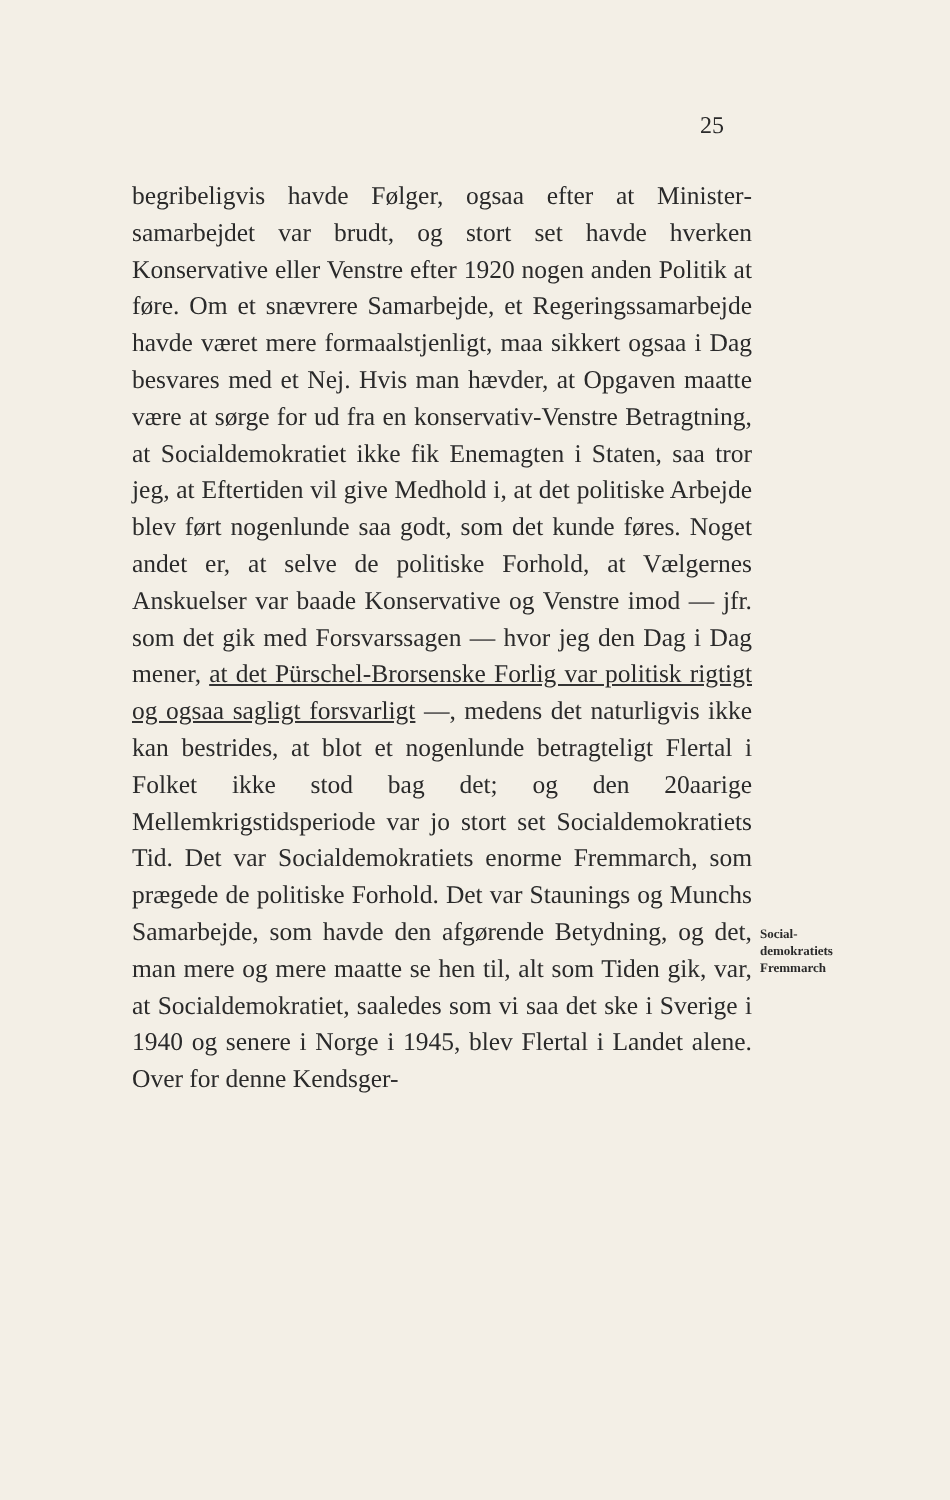25
begribeligvis havde Følger, ogsaa efter at Minister­samarbejdet var brudt, og stort set havde hverken Konservative eller Venstre efter 1920 nogen anden Politik at føre. Om et snævrere Samarbejde, et Regeringssamarbejde havde været mere formaals­tjenligt, maa sikkert ogsaa i Dag besvares med et Nej. Hvis man hævder, at Opgaven maatte være at sørge for ud fra en konservativ-Venstre Betragt­ning, at Socialdemokratiet ikke fik Enemagten i Staten, saa tror jeg, at Eftertiden vil give Medhold i, at det politiske Arbejde blev ført nogenlunde saa godt, som det kunde føres. Noget andet er, at selve de politiske Forhold, at Vælgernes Anskuelser var baade Konservative og Venstre imod — jfr. som det gik med Forsvarssagen — hvor jeg den Dag i Dag mener, at det Pürschel-Brorsenske Forlig var politisk rig­tigt og ogsaa sagligt forsvarligt —, medens det na­turligvis ikke kan bestrides, at blot et nogenlunde betragteligt Flertal i Folket ikke stod bag det; og den 20aarige Mellemkrigstidsperiode var jo stort set Socialdemokratiets Tid. Det var Socialdemokra­tiets enorme Fremmarch, som prægede de politiske Forhold. Det var Staunings og Munchs Samarbejde, som havde den afgørende Betydning, og det, man mere og mere maatte se hen til, alt som Tiden gik, var, at Socialdemokratiet, saaledes som vi saa det ske i Sverige i 1940 og senere i Norge i 1945, blev Flertal i Landet alene. Over for denne Kendsger-
Social-
demokratiets
Fremmarch